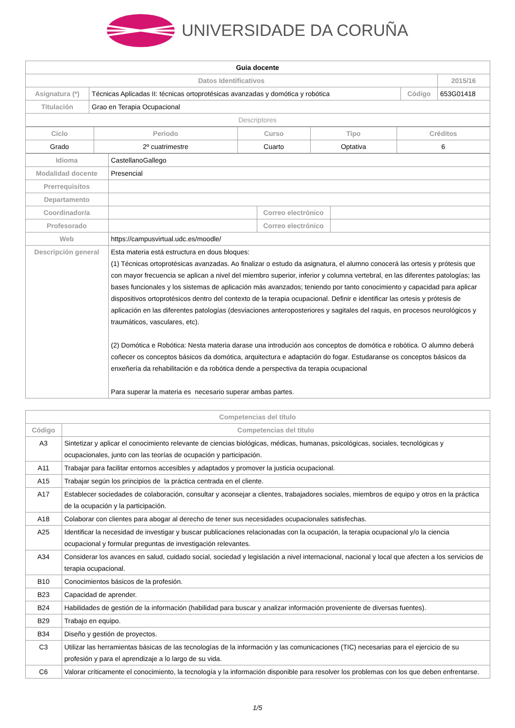UNIVERSIDADE DA CORUÑA
| Guia docente | | | |
| Datos Identificativos | | | 2015/16 |
| Asignatura (*) | Técnicas Aplicadas II: técnicas ortoprotésicas avanzadas y domótica y robótica | Código | 653G01418 |
| Titulación | Grao en Terapia Ocupacional | | |
| Descriptores | | | |
| Ciclo | Periodo | Curso | Tipo | Créditos |
| --- | --- | --- | --- | --- |
| Grado | 2º cuatrimestre | Cuarto | Optativa | 6 |
| Idioma | CastellanoGallego | | |
| Modalidad docente | Presencial | | |
| Prerrequisitos | | | |
| Departamento | | | |
| Coordinador/a | | Correo electrónico | |
| Profesorado | | Correo electrónico | |
| Web | https://campusvirtual.udc.es/moodle/ | | |
| Descripción general | Esta materia está estructura en dous bloques: (1) Técnicas ortoprotésicas avanzadas. Ao finalizar o estudo da asignatura, el alumno conocerá las ortesis y prótesis que con mayor frecuencia se aplican a nivel del miembro superior, inferior y columna vertebral, en las diferentes patologías; las bases funcionales y los sistemas de aplicación más avanzados; teniendo por tanto conocimiento y capacidad para aplicar dispositivos ortoprotésicos dentro del contexto de la terapia ocupacional. Definir e identificar las ortesis y prótesis de aplicación en las diferentes patologías (desviaciones anteroposteriores y sagitales del raquis, en procesos neurológicos y traumáticos, vasculares, etc). (2) Domótica e Robótica: Nesta materia darase una introdución aos conceptos de domótica e robótica. O alumno deberá coñecer os conceptos básicos da domótica, arquitectura e adaptación do fogar. Estudaranse os conceptos básicos da enxeñería da rehabilitación e da robótica dende a perspectiva da terapia ocupacional Para superar la materia es necesario superar ambas partes. | | |
| Competencias del título | |
| --- | --- |
| Código | Competencias del título |
| A3 | Sintetizar y aplicar el conocimiento relevante de ciencias biológicas, médicas, humanas, psicológicas, sociales, tecnológicas y ocupacionales, junto con las teorías de ocupación y participación. |
| A11 | Trabajar para facilitar entornos accesibles y adaptados y promover la justicia ocupacional. |
| A15 | Trabajar según los principios de la práctica centrada en el cliente. |
| A17 | Establecer sociedades de colaboración, consultar y aconsejar a clientes, trabajadores sociales, miembros de equipo y otros en la práctica de la ocupación y la participación. |
| A18 | Colaborar con clientes para abogar al derecho de tener sus necesidades ocupacionales satisfechas. |
| A25 | Identificar la necesidad de investigar y buscar publicaciones relacionadas con la ocupación, la terapia ocupacional y/o la ciencia ocupacional y formular preguntas de investigación relevantes. |
| A34 | Considerar los avances en salud, cuidado social, sociedad y legislación a nivel internacional, nacional y local que afecten a los servicios de terapia ocupacional. |
| B10 | Conocimientos básicos de la profesión. |
| B23 | Capacidad de aprender. |
| B24 | Habilidades de gestión de la información (habilidad para buscar y analizar información proveniente de diversas fuentes). |
| B29 | Trabajo en equipo. |
| B34 | Diseño y gestión de proyectos. |
| C3 | Utilizar las herramientas básicas de las tecnologías de la información y las comunicaciones (TIC) necesarias para el ejercicio de su profesión y para el aprendizaje a lo largo de su vida. |
| C6 | Valorar críticamente el conocimiento, la tecnología y la información disponible para resolver los problemas con los que deben enfrentarse. |
1/5